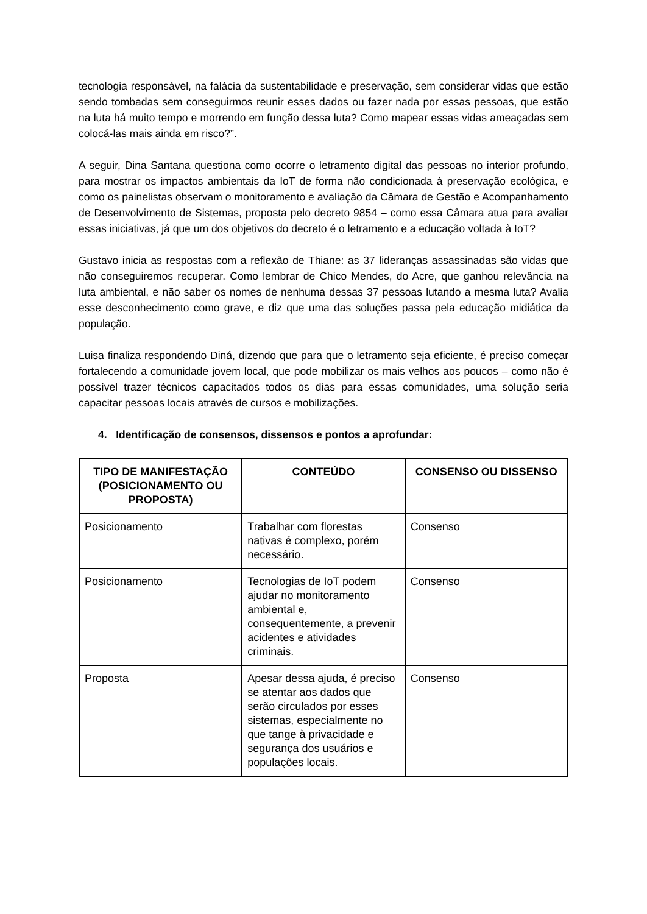tecnologia responsável, na falácia da sustentabilidade e preservação, sem considerar vidas que estão sendo tombadas sem conseguirmos reunir esses dados ou fazer nada por essas pessoas, que estão na luta há muito tempo e morrendo em função dessa luta? Como mapear essas vidas ameaçadas sem colocá-las mais ainda em risco?”.
A seguir, Dina Santana questiona como ocorre o letramento digital das pessoas no interior profundo, para mostrar os impactos ambientais da IoT de forma não condicionada à preservação ecológica, e como os painelistas observam o monitoramento e avaliação da Câmara de Gestão e Acompanhamento de Desenvolvimento de Sistemas, proposta pelo decreto 9854 – como essa Câmara atua para avaliar essas iniciativas, já que um dos objetivos do decreto é o letramento e a educação voltada à IoT?
Gustavo inicia as respostas com a reflexão de Thiane: as 37 lideranças assassinadas são vidas que não conseguiremos recuperar. Como lembrar de Chico Mendes, do Acre, que ganhou relevância na luta ambiental, e não saber os nomes de nenhuma dessas 37 pessoas lutando a mesma luta? Avalia esse desconhecimento como grave, e diz que uma das soluções passa pela educação midiática da população.
Luisa finaliza respondendo Diná, dizendo que para que o letramento seja eficiente, é preciso começar fortalecendo a comunidade jovem local, que pode mobilizar os mais velhos aos poucos – como não é possível trazer técnicos capacitados todos os dias para essas comunidades, uma solução seria capacitar pessoas locais através de cursos e mobilizações.
4. Identificação de consensos, dissensos e pontos a aprofundar:
| TIPO DE MANIFESTAÇÃO (POSICIONAMENTO OU PROPOSTA) | CONTEÚDO | CONSENSO OU DISSENSO |
| --- | --- | --- |
| Posicionamento | Trabalhar com florestas nativas é complexo, porém necessário. | Consenso |
| Posicionamento | Tecnologias de IoT podem ajudar no monitoramento ambiental e, consequentemente, a prevenir acidentes e atividades criminais. | Consenso |
| Proposta | Apesar dessa ajuda, é preciso se atentar aos dados que serão circulados por esses sistemas, especialmente no que tange à privacidade e segurança dos usuários e populações locais. | Consenso |